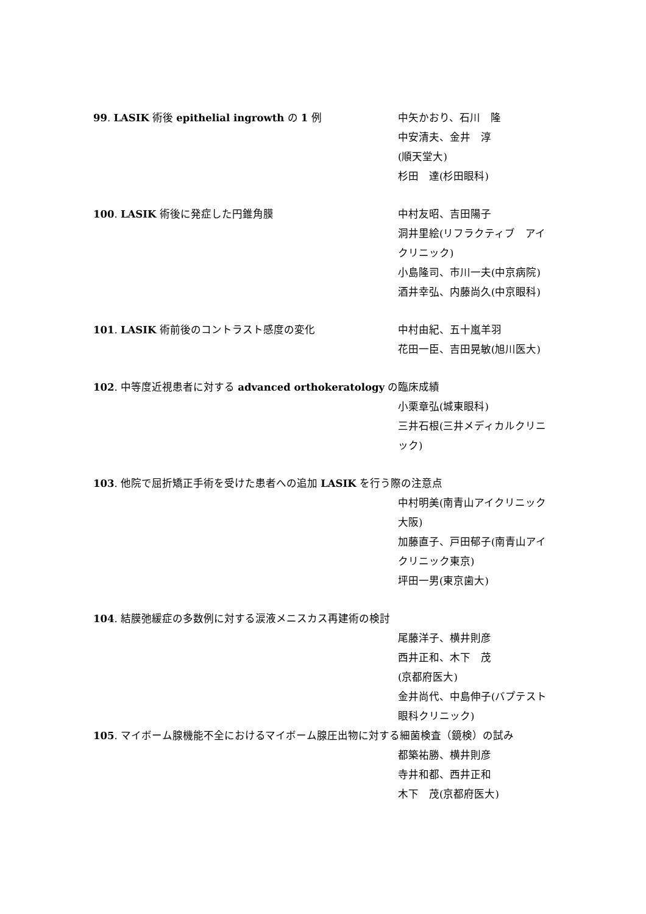99. LASIK 術後 epithelial ingrowth の 1 例 中矢かおり、石川　隆
中安清夫、金井　淳
(順天堂大)
杉田　達(杉田眼科)
100. LASIK 術後に発症した円錐角膜 中村友昭、吉田陽子
洞井里絵(リフラクティブ　アイ　クリニック)
小島隆司、市川一夫(中京病院)
酒井幸弘、内藤尚久(中京眼科)
101. LASIK 術前後のコントラスト感度の変化 中村由紀、五十嵐羊羽
花田一臣、吉田晃敏(旭川医大)
102. 中等度近視患者に対する advanced orthokeratology の臨床成績
小栗章弘(城東眼科)
三井石根(三井メディカルクリニック)
103. 他院で屈折矯正手術を受けた患者への追加 LASIK を行う際の注意点
中村明美(南青山アイクリニック大阪)
加藤直子、戸田郁子(南青山アイクリニック東京)
坪田一男(東京歯大)
104. 結膜弛緩症の多数例に対する涙液メニスカス再建術の検討
尾藤洋子、横井則彦
西井正和、木下　茂
(京都府医大)
金井尚代、中島伸子(バプテスト眼科クリニック)
105. マイボーム腺機能不全におけるマイボーム腺圧出物に対する細菌検査（鏡検）の試み
都築祐勝、横井則彦
寺井和都、西井正和
木下　茂(京都府医大)